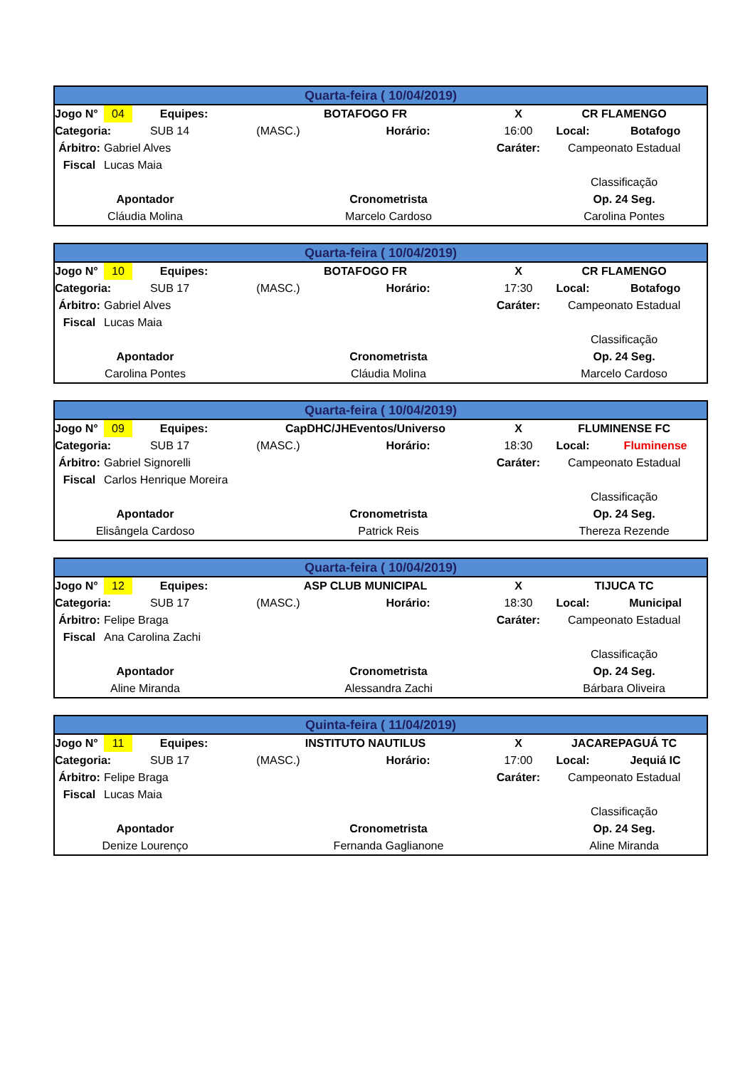| Quarta-feira ( 10/04/2019) | | | | | | | |
| --- | --- | --- | --- | --- | --- | --- | --- |
| Jogo N° | 04 | Equipes: | BOTAFOGO FR | | X | CR FLAMENGO | |
| Categoria: | SUB 14 | | (MASC.) | Horário: | 16:00 | Local: | Botafogo |
| Árbitro: | Gabriel Alves | | | | Caráter: | Campeonato Estadual | |
| Fiscal | Lucas Maia | | | | | | |
| | | | | | | Classificação | |
| Apontador | | | Cronometrista | | | Op. 24 Seg. | |
| Cláudia Molina | | | Marcelo Cardoso | | | Carolina Pontes | |
| Quarta-feira ( 10/04/2019) | | | | | | | |
| --- | --- | --- | --- | --- | --- | --- | --- |
| Jogo N° | 10 | Equipes: | BOTAFOGO FR | | X | CR FLAMENGO | |
| Categoria: | SUB 17 | | (MASC.) | Horário: | 17:30 | Local: | Botafogo |
| Árbitro: | Gabriel Alves | | | | Caráter: | Campeonato Estadual | |
| Fiscal | Lucas Maia | | | | | | |
| | | | | | | Classificação | |
| Apontador | | | Cronometrista | | | Op. 24 Seg. | |
| Carolina Pontes | | | Cláudia Molina | | | Marcelo Cardoso | |
| Quarta-feira ( 10/04/2019) | | | | | | | |
| --- | --- | --- | --- | --- | --- | --- | --- |
| Jogo N° | 09 | Equipes: | CapDHC/JHEventos/Universo | | X | FLUMINENSE FC | |
| Categoria: | SUB 17 | | (MASC.) | Horário: | 18:30 | Local: | Fluminense |
| Árbitro: | Gabriel Signorelli | | | | Caráter: | Campeonato Estadual | |
| Fiscal | Carlos Henrique Moreira | | | | | | |
| | | | | | | Classificação | |
| Apontador | | | Cronometrista | | | Op. 24 Seg. | |
| Elisângela Cardoso | | | Patrick Reis | | | Thereza Rezende | |
| Quarta-feira ( 10/04/2019) | | | | | | | |
| --- | --- | --- | --- | --- | --- | --- | --- |
| Jogo N° | 12 | Equipes: | ASP CLUB MUNICIPAL | | X | TIJUCA TC | |
| Categoria: | SUB 17 | | (MASC.) | Horário: | 18:30 | Local: | Municipal |
| Árbitro: | Felipe Braga | | | | Caráter: | Campeonato Estadual | |
| Fiscal | Ana Carolina Zachi | | | | | | |
| | | | | | | Classificação | |
| Apontador | | | Cronometrista | | | Op. 24 Seg. | |
| Aline Miranda | | | Alessandra Zachi | | | Bárbara Oliveira | |
| Quinta-feira ( 11/04/2019) | | | | | | | |
| --- | --- | --- | --- | --- | --- | --- | --- |
| Jogo N° | 11 | Equipes: | INSTITUTO NAUTILUS | | X | JACAREPAGUÁ TC | |
| Categoria: | SUB 17 | | (MASC.) | Horário: | 17:00 | Local: | Jequiá IC |
| Árbitro: | Felipe Braga | | | | Caráter: | Campeonato Estadual | |
| Fiscal | Lucas Maia | | | | | | |
| | | | | | | Classificação | |
| Apontador | | | Cronometrista | | | Op. 24 Seg. | |
| Denize Lourenço | | | Fernanda Gaglianone | | | Aline Miranda | |